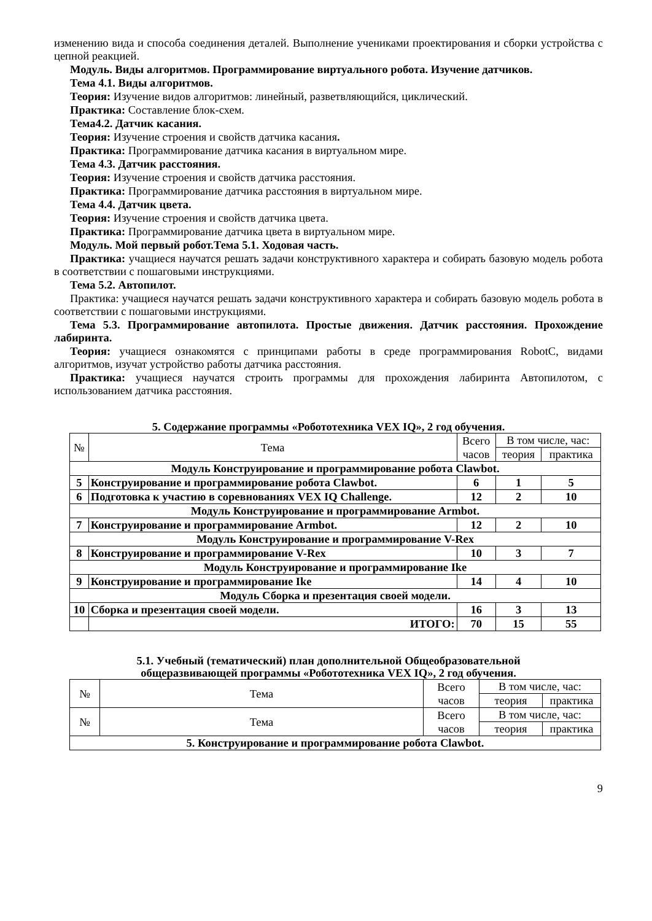изменению вида и способа соединения деталей. Выполнение учениками проектирования и сборки устройства с цепной реакцией.
Модуль. Виды алгоритмов. Программирование виртуального робота. Изучение датчиков.
Тема 4.1. Виды алгоритмов.
Теория: Изучение видов алгоритмов: линейный, разветвляющийся, циклический.
Практика: Составление блок-схем.
Тема4.2. Датчик касания.
Теория: Изучение строения и свойств датчика касания.
Практика: Программирование датчика касания в виртуальном мире.
Тема 4.3. Датчик расстояния.
Теория: Изучение строения и свойств датчика расстояния.
Практика: Программирование датчика расстояния в виртуальном мире.
Тема 4.4. Датчик цвета.
Теория: Изучение строения и свойств датчика цвета.
Практика: Программирование датчика цвета в виртуальном мире.
Модуль. Мой первый робот.Тема 5.1. Ходовая часть.
Практика: учащиеся научатся решать задачи конструктивного характера и собирать базовую модель робота в соответствии с пошаговыми инструкциями.
Тема 5.2. Автопилот.
Практика: учащиеся научатся решать задачи конструктивного характера и собирать базовую модель робота в соответствии с пошаговыми инструкциями.
Тема 5.3. Программирование автопилота. Простые движения. Датчик расстояния. Прохождение лабиринта.
Теория: учащиеся ознакомятся с принципами работы в среде программирования RobotC, видами алгоритмов, изучат устройство работы датчика расстояния.
Практика: учащиеся научатся строить программы для прохождения лабиринта Автопилотом, с использованием датчика расстояния.
5. Содержание программы «Робототехника VEX IQ», 2 год обучения.
| № | Тема | Всего часов | В том числе, час: | |
| --- | --- | --- | --- | --- |
| | | | теория | практика |
| Модуль Конструирование и программирование робота Clawbot. | | | | |
| 5 | Конструирование и программирование робота Clawbot. | 6 | 1 | 5 |
| 6 | Подготовка к участию в соревнованиях VEX IQ Challenge. | 12 | 2 | 10 |
| Модуль Конструирование и программирование Armbot. | | | | |
| 7 | Конструирование и программирование Armbot. | 12 | 2 | 10 |
| Модуль Конструирование и программирование V-Rex | | | | |
| 8 | Конструирование и программирование V-Rex | 10 | 3 | 7 |
| Модуль Конструирование и программирование Ike | | | | |
| 9 | Конструирование и программирование Ike | 14 | 4 | 10 |
| Модуль Сборка и презентация своей модели. | | | | |
| 10 | Сборка и презентация своей модели. | 16 | 3 | 13 |
| | ИТОГО: | 70 | 15 | 55 |
5.1. Учебный (тематический) план дополнительной Общеобразовательной
общеразвивающей программы «Робототехника VEX IQ», 2 год обучения.
| № | Тема | Всего часов | В том числе, час: | |
| --- | --- | --- | --- | --- |
| | | | теория | практика |
| № | Тема | Всего часов | В том числе, час: | |
| | | | теория | практика |
| 5. Конструирование и программирование робота Clawbot. | | | | |
9